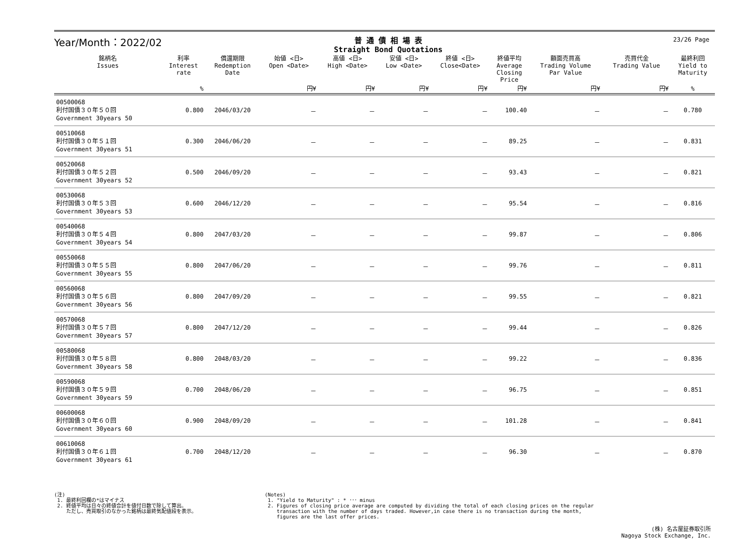23/26 Page
Year/Month：2022/02
普 通 債 相 場 表
Straight Bond Quotations
| 銘柄名 Issues | 利率 Interest rate | 償還期限 Redemption Date | 始値 <日> Open <Date> | 高値 <日> High <Date> | 安値 <日> Low <Date> | 終値 <日> Close<Date> | 終値平均 Average Closing Price | 額面売買高 Trading Volume Par Value | 売買代金 Trading Value | 最終利回 Yield to Maturity |
| --- | --- | --- | --- | --- | --- | --- | --- | --- | --- | --- |
| | % | | 円¥ | 円¥ | 円¥ | 円¥ | 円¥ | 円¥ | 円¥ | % |
| 00500068 利付国債３０年５０回 Government 30years 50 | 0.800 | 2046/03/20 | － | － | － | － | 100.40 | － | － | 0.780 |
| 00510068 利付国債３０年５１回 Government 30years 51 | 0.300 | 2046/06/20 | － | － | － | － | 89.25 | － | － | 0.831 |
| 00520068 利付国債３０年５２回 Government 30years 52 | 0.500 | 2046/09/20 | － | － | － | － | 93.43 | － | － | 0.821 |
| 00530068 利付国債３０年５３回 Government 30years 53 | 0.600 | 2046/12/20 | － | － | － | － | 95.54 | － | － | 0.816 |
| 00540068 利付国債３０年５４回 Government 30years 54 | 0.800 | 2047/03/20 | － | － | － | － | 99.87 | － | － | 0.806 |
| 00550068 利付国債３０年５５回 Government 30years 55 | 0.800 | 2047/06/20 | － | － | － | － | 99.76 | － | － | 0.811 |
| 00560068 利付国債３０年５６回 Government 30years 56 | 0.800 | 2047/09/20 | － | － | － | － | 99.55 | － | － | 0.821 |
| 00570068 利付国債３０年５７回 Government 30years 57 | 0.800 | 2047/12/20 | － | － | － | － | 99.44 | － | － | 0.826 |
| 00580068 利付国債３０年５８回 Government 30years 58 | 0.800 | 2048/03/20 | － | － | － | － | 99.22 | － | － | 0.836 |
| 00590068 利付国債３０年５９回 Government 30years 59 | 0.700 | 2048/06/20 | － | － | － | － | 96.75 | － | － | 0.851 |
| 00600068 利付国債３０年６０回 Government 30years 60 | 0.900 | 2048/09/20 | － | － | － | － | 101.28 | － | － | 0.841 |
| 00610068 利付国債３０年６１回 Government 30years 61 | 0.700 | 2048/12/20 | － | － | － | － | 96.30 | － | － | 0.870 |
(注)
1. 最終利回欄の*はマイナス
2. 終値平均は日々の終値合計を値付日数で除して算出。
ただし、売買取引のなかった銘柄は最終気配値段を表示。
(Notes)
1. "Yield to Maturity" : * ･･･ minus
2. Figures of closing price average are computed by dividing the total of each closing prices on the regular
transaction with the number of days traded. However,in case there is no transaction during the month,
figures are the last offer prices.
(株) 名古屋証券取引所
Nagoya Stock Exchange, Inc.